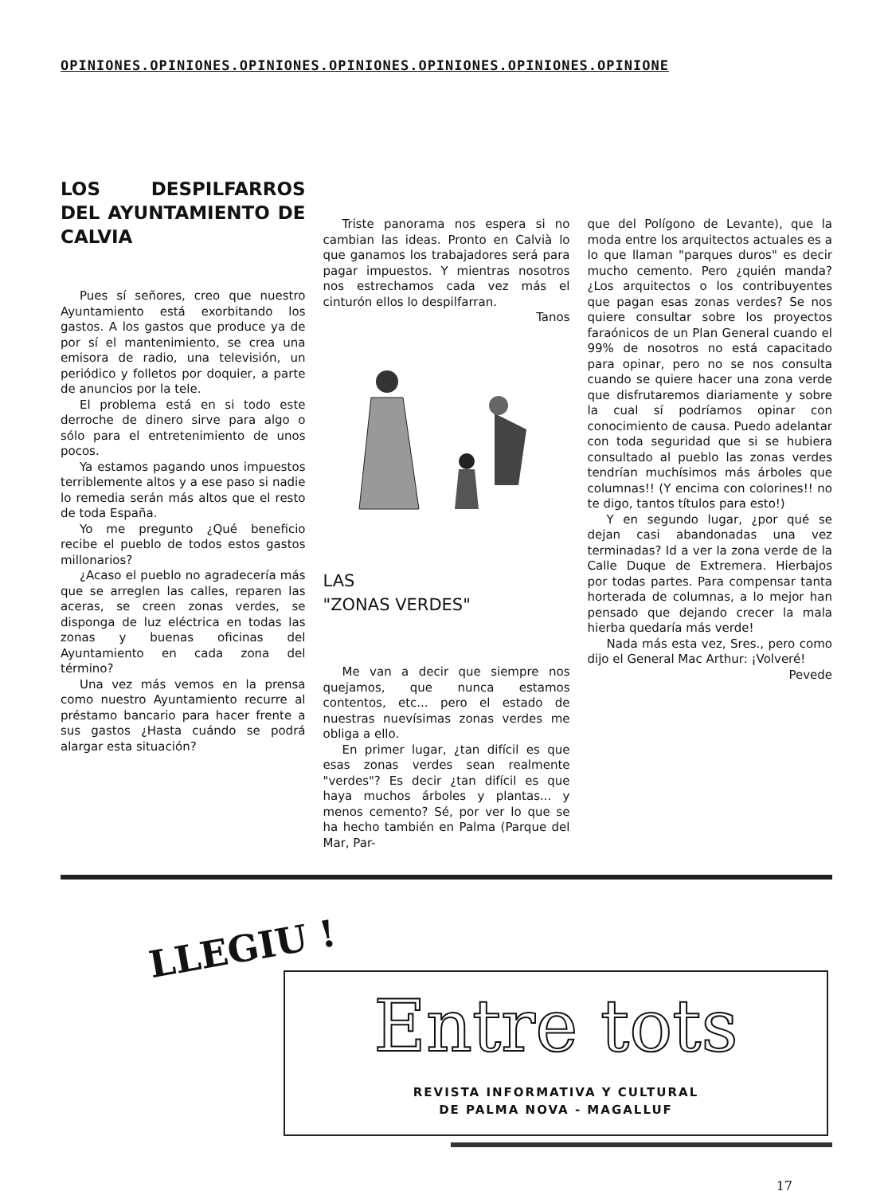OPINIONES.OPINIONES.OPINIONES.OPINIONES.OPINIONES.OPINIONES.OPINIONE
LOS DESPILFARROS DEL AYUNTAMIENTO DE CALVIA
Pues sí señores, creo que nuestro Ayuntamiento está exorbitando los gastos. A los gastos que produce ya de por sí el mantenimiento, se crea una emisora de radio, una televisión, un periódico y folletos por doquier, a parte de anuncios por la tele.
El problema está en si todo este derroche de dinero sirve para algo o sólo para el entretenimiento de unos pocos.
Ya estamos pagando unos impuestos terriblemente altos y a ese paso si nadie lo remedia serán más altos que el resto de toda España.
Yo me pregunto ¿Qué beneficio recibe el pueblo de todos estos gastos millonarios?
¿Acaso el pueblo no agradecería más que se arreglen las calles, reparen las aceras, se creen zonas verdes, se disponga de luz eléctrica en todas las zonas y buenas oficinas del Ayuntamiento en cada zona del término?
Una vez más vemos en la prensa como nuestro Ayuntamiento recurre al préstamo bancario para hacer frente a sus gastos ¿Hasta cuándo se podrá alargar esta situación?
Triste panorama nos espera si no cambian las ideas. Pronto en Calvià lo que ganamos los trabajadores será para pagar impuestos. Y mientras nosotros nos estrechamos cada vez más el cinturón ellos lo despilfarran.
Tanos
LAS
"ZONAS VERDES"
Me van a decir que siempre nos quejamos, que nunca estamos contentos, etc... pero el estado de nuestras nuevísimas zonas verdes me obliga a ello.
En primer lugar, ¿tan difícil es que esas zonas verdes sean realmente "verdes"? Es decir ¿tan difícil es que haya muchos árboles y plantas... y menos cemento? Sé, por ver lo que se ha hecho también en Palma (Parque del Mar, Par-
que del Polígono de Levante), que la moda entre los arquitectos actuales es a lo que llaman "parques duros" es decir mucho cemento. Pero ¿quién manda? ¿Los arquitectos o los contribuyentes que pagan esas zonas verdes? Se nos quiere consultar sobre los proyectos faraónicos de un Plan General cuando el 99% de nosotros no está capacitado para opinar, pero no se nos consulta cuando se quiere hacer una zona verde que disfrutaremos diariamente y sobre la cual sí podríamos opinar con conocimiento de causa. Puedo adelantar con toda seguridad que si se hubiera consultado al pueblo las zonas verdes tendrían muchísimos más árboles que columnas!! (Y encima con colorines!! no te digo, tantos títulos para esto!)
Y en segundo lugar, ¿por qué se dejan casi abandonadas una vez terminadas? Id a ver la zona verde de la Calle Duque de Extremera. Hierbajos por todas partes. Para compensar tanta horterada de columnas, a lo mejor han pensado que dejando crecer la mala hierba quedaría más verde!
Nada más esta vez, Sres., pero como dijo el General Mac Arthur: ¡Volveré!
Pevede
LLEGIU !
Entre tots
REVISTA INFORMATIVA Y CULTURAL
DE PALMA NOVA - MAGALLUF
17